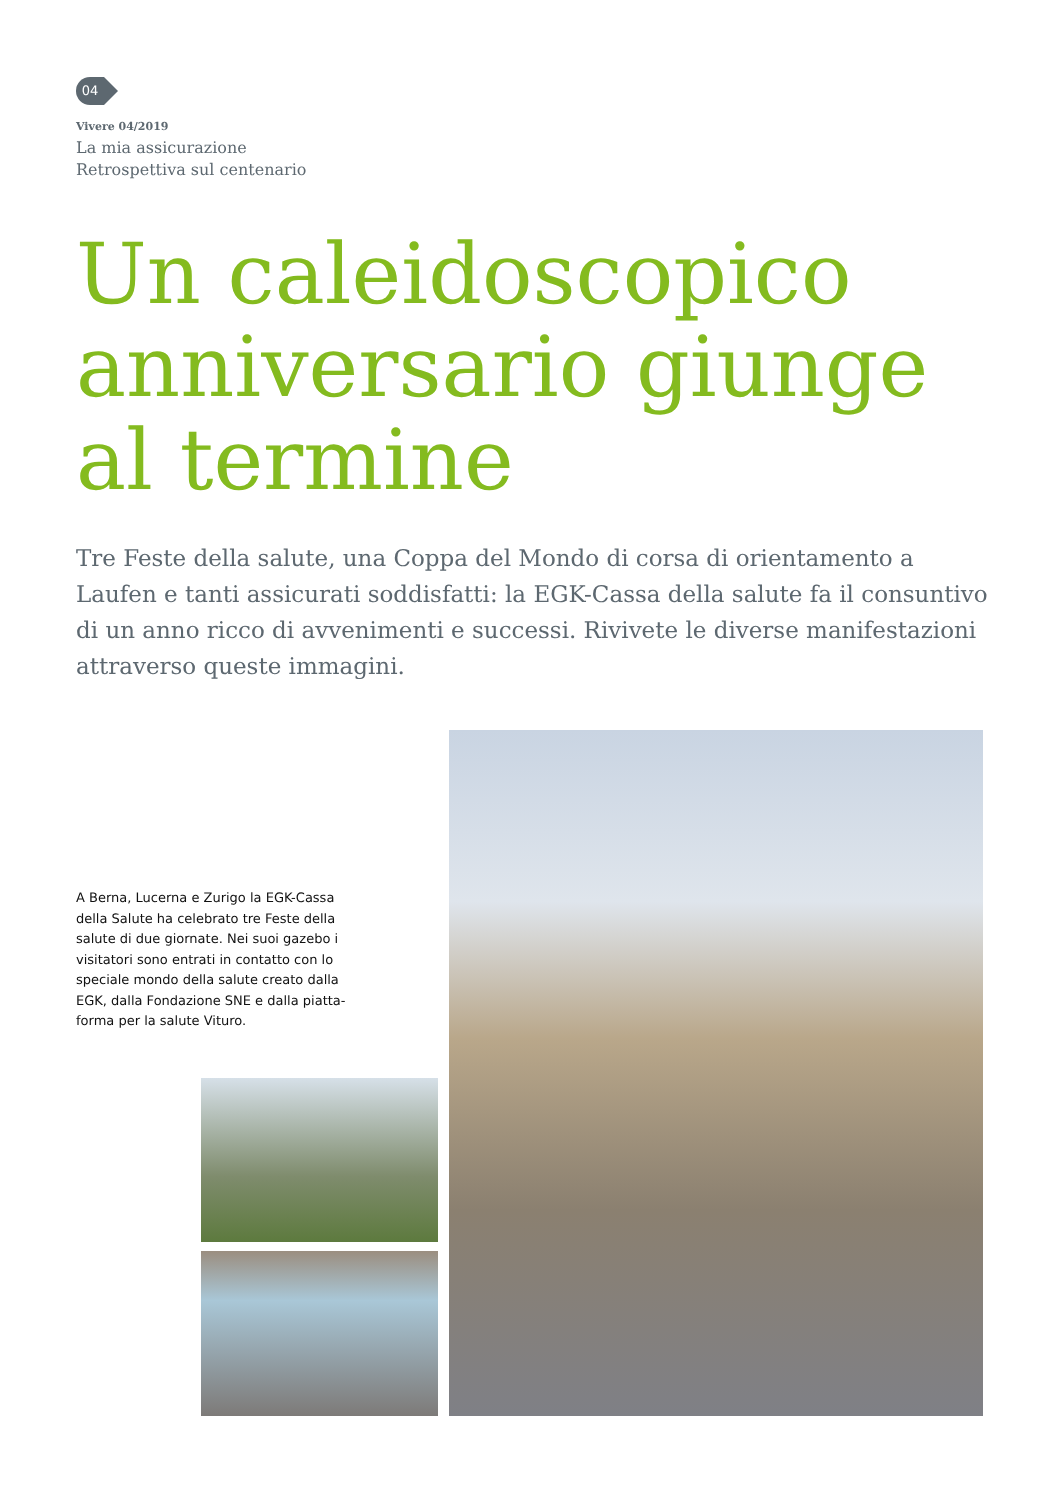04
Vivere 04/2019
La mia assicurazione
Retrospettiva sul centenario
Un caleidoscopico
anniversario giunge
al termine
Tre Feste della salute, una Coppa del Mondo di corsa di orientamento a Laufen e tanti assicurati soddisfatti: la EGK-Cassa della salute fa il consuntivo di un anno ricco di avvenimenti e successi. Rivivete le diverse manifestazioni attraverso queste immagini.
A Berna, Lucerna e Zurigo la EGK-Cassa della Salute ha celebrato tre Feste della salute di due giornate. Nei suoi gazebo i visitatori sono entrati in contatto con lo speciale mondo della salute creato dalla EGK, dalla Fondazione SNE e dalla piatta-forma per la salute Vituro.